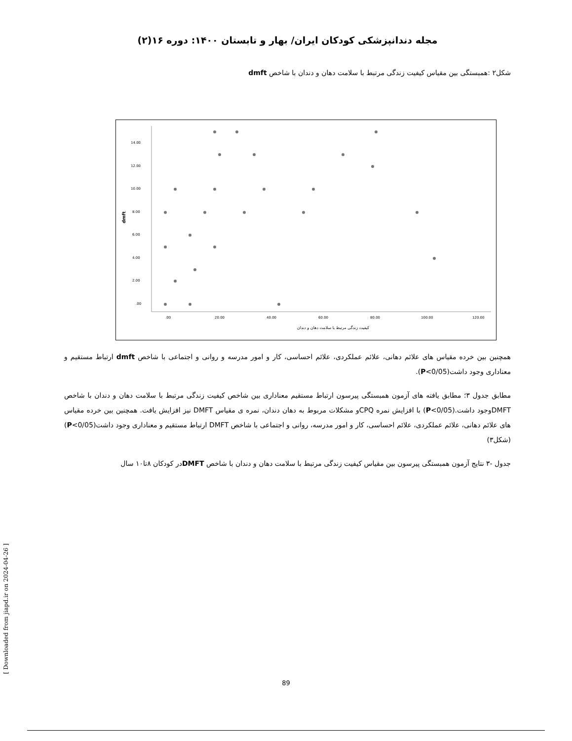مجله دندانپزشکی کودکان ایران/ بهار و تابستان ۱۴۰۰: دوره ۱۶(۲)
شکل۲ :همبستگی بین مقیاس کیفیت زندگی مرتبط با سلامت دهان و دندان با شاخص dmft
14.00
12.00
10.00
8.00
6.00
4.00
2.00
.00
dmft
.00
20.00
40.00
60.00
80.00
100.00
120.00
کیفیت زندگی مرتبط با سلامت دهان و دندان
همچنین بین خرده مقیاس های علائم دهانی، علائم عملکردی، علائم احساسی، کار و امور مدرسه و روانی و اجتماعی با شاخص dmft ارتباط مستقیم و معناداری وجود داشت(P<0/05).
مطابق جدول ۳؛ مطابق یافته های آزمون همبستگی پیرسون ارتباط مستقیم معناداری بین شاخص کیفیت زندگی مرتبط با سلامت دهان و دندان با شاخص DMFTوجود داشت.(P<0/05) با افزایش نمره CPQو مشکلات مربوط به دهان دندان، نمره ی مقیاس DMFT نیز افزایش یافت. همچنین بین خرده مقیاس های علائم دهانی، علائم عملکردی، علائم احساسی، کار و امور مدرسه، روانی و اجتماعی با شاخص DMFT ارتباط مستقیم و معناداری وجود داشت(P<0/05)(شکل۳)
جدول -۳ نتایج آزمون همبستگی پیرسون بین مقیاس کیفیت زندگی مرتبط با سلامت دهان و دندان با شاخص DMFTدر کودکان ۸تا۱۰ سال
[ Downloaded from jiapd.ir on 2024-04-26 ]
89